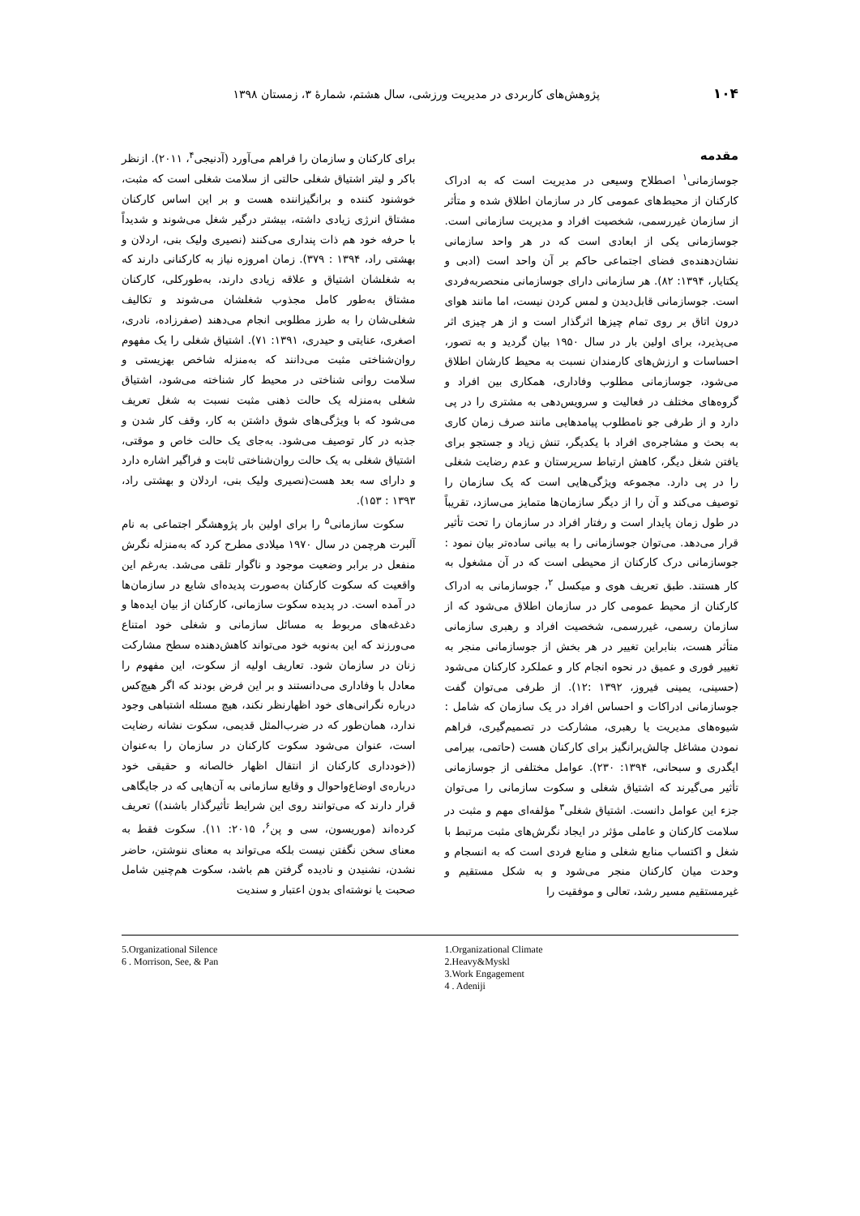۱۰۴ پژوهش‌های کاربردی در مدیریت ورزشی، سال هشتم، شمارهٔ ۳، زمستان ۱۳۹۸
مقدمه
جوسازمانی<sup>۱</sup> اصطلاح وسیعی در مدیریت است که به ادراک کارکنان از محیط‌های عمومی کار در سازمان اطلاق شده و متأثر از سازمان غیررسمی، شخصیت افراد و مدیریت سازمانی است. جوسازمانی یکی از ابعادی است که در هر واحد سازمانی نشان‌دهنده‌ی فضای اجتماعی حاکم بر آن واحد است (ادبی و یکتایار، ۱۳۹۴: ۸۲). هر سازمانی دارای جوسازمانی منحصربه‌فردی است. جوسازمانی قابل‌دیدن و لمس کردن نیست، اما مانند هوای درون اتاق بر روی تمام چیزها اثرگذار است و از هر چیزی اثر می‌پذیرد، برای اولین بار در سال ۱۹۵۰ بیان گردید و به تصور، احساسات و ارزش‌های کارمندان نسبت به محیط کارشان اطلاق می‌شود، جوسازمانی مطلوب وفاداری، همکاری بین افراد و گروه‌های مختلف در فعالیت و سرویس‌دهی به مشتری را در پی دارد و از طرفی جو نامطلوب پیامدهایی مانند صرف زمان کاری به بحث و مشاجره‌ی افراد با یکدیگر، تنش زیاد و جستجو برای یافتن شغل دیگر، کاهش ارتباط سرپرستان و عدم رضایت شغلی را در پی دارد. مجموعه ویژگی‌هایی است که یک سازمان را توصیف می‌کند و آن را از دیگر سازمان‌ها متمایز می‌سازد، تقریباً در طول زمان پایدار است و رفتار افراد در سازمان را تحت تأثیر قرار می‌دهد. می‌توان جوسازمانی را به بیانی ساده‌تر بیان نمود : جوسازمانی درک کارکنان از محیطی است که در آن مشغول به کار هستند. طبق تعریف هوی و میکسل <sup>۲</sup>، جوسازمانی به ادراک کارکنان از محیط عمومی کار در سازمان اطلاق می‌شود که از سازمان رسمی، غیررسمی، شخصیت افراد و رهبری سازمانی متأثر هست، بنابراین تغییر در هر بخش از جوسازمانی منجر به تغییر فوری و عمیق در نحوه انجام کار و عملکرد کارکنان می‌شود (حسینی، یمینی فیروز، ۱۳۹۲ :۱۲). از طرفی می‌توان گفت جوسازمانی ادراکات و احساس افراد در یک سازمان که شامل : شیوه‌های مدیریت یا رهبری، مشارکت در تصمیم‌گیری، فراهم نمودن مشاغل چالش‌برانگیز برای کارکنان هست (حاتمی، بیرامی ایگدری و سبحانی، ۱۳۹۴: ۲۳۰). عوامل مختلفی از جوسازمانی تأثیر می‌گیرند که اشتیاق شغلی و سکوت سازمانی را می‌توان جزء این عوامل دانست. اشتیاق شغلی<sup>۳</sup> مؤلفه‌ای مهم و مثبت در سلامت کارکنان و عاملی مؤثر در ایجاد نگرش‌های مثبت مرتبط با شغل و اکتساب منابع شغلی و منابع فردی است که به انسجام و وحدت میان کارکنان منجر می‌شود و به شکل مستقیم و غیرمستقیم مسیر رشد، تعالی و موفقیت را
برای کارکنان و سازمان را فراهم می‌آورد (آدنیجی<sup>۴</sup>، ۲۰۱۱). ازنظر باکر و لیتر اشتیاق شغلی حالتی از سلامت شغلی است که مثبت، خوشنود کننده و برانگیزاننده هست و بر این اساس کارکنان مشتاق انرژی زیادی داشته، بیشتر درگیر شغل می‌شوند و شدیداً با حرفه خود هم ذات پنداری می‌کنند (نصیری ولیک بنی، اردلان و بهشتی راد، ۱۳۹۴ : ۳۷۹). زمان امروزه نیاز به کارکنانی دارند که به شغلشان اشتیاق و علاقه زیادی دارند، به‌طورکلی، کارکنان مشتاق به‌طور کامل مجذوب شغلشان می‌شوند و تکالیف شغلی‌شان را به طرز مطلوبی انجام می‌دهند (صفرزاده، نادری، اصغری، عنایتی و حیدری، ۱۳۹۱: ۷۱). اشتیاق شغلی را یک مفهوم روان‌شناختی مثبت می‌دانند که به‌منزله شاخص بهزیستی و سلامت روانی شناختی در محیط کار شناخته می‌شود، اشتیاق شغلی به‌منزله یک حالت ذهنی مثبت نسبت به شغل تعریف می‌شود که با ویژگی‌های شوق داشتن به کار، وقف کار شدن و جذبه در کار توصیف می‌شود. به‌جای یک حالت خاص و موقتی، اشتیاق شغلی به یک حالت روان‌شناختی ثابت و فراگیر اشاره دارد و دارای سه بعد هست(نصیری ولیک بنی، اردلان و بهشتی راد، ۱۳۹۳ : ۱۵۳).
سکوت سازمانی<sup>۵</sup> را برای اولین بار پژوهشگر اجتماعی به نام آلبرت هرچمن در سال ۱۹۷۰ میلادی مطرح کرد که به‌منزله نگرش منفعل در برابر وضعیت موجود و ناگوار تلقی می‌شد. به‌رغم این واقعیت که سکوت کارکنان به‌صورت پدیده‌ای شایع در سازمان‌ها در آمده است. در پدیده سکوت سازمانی، کارکنان از بیان ایده‌ها و دغدغه‌های مربوط به مسائل سازمانی و شغلی خود امتناع می‌ورزند که این به‌نوبه خود می‌تواند کاهش‌دهنده سطح مشارکت زنان در سازمان شود. تعاریف اولیه از سکوت، این مفهوم را معادل با وفاداری می‌دانستند و بر این فرض بودند که اگر هیچ‌کس درباره نگرانی‌های خود اظهارنظر نکند، هیچ مسئله اشتباهی وجود ندارد، همان‌طور که در ضرب‌المثل قدیمی، سکوت نشانه رضایت است، عنوان می‌شود سکوت کارکنان در سازمان را به‌عنوان ((خودداری کارکنان از انتقال اظهار خالصانه و حقیقی خود درباره‌ی اوضاع‌واحوال و وقایع سازمانی به آن‌هایی که در جایگاهی قرار دارند که می‌توانند روی این شرایط تأثیرگذار باشند)) تعریف کرده‌اند (موریسون، سی و پن<sup>۶</sup>، ۲۰۱۵: ۱۱). سکوت فقط به معنای سخن نگفتن نیست بلکه می‌تواند به معنای ننوشتن، حاضر نشدن، نشنیدن و نادیده گرفتن هم باشد، سکوت هم‌چنین شامل صحبت یا نوشته‌ای بدون اعتبار و سندیت
1.Organizational Climate
2.Heavy&Myskl
3.Work Engagement
4 . Adeniji
5.Organizational Silence
6 . Morrison, See, & Pan